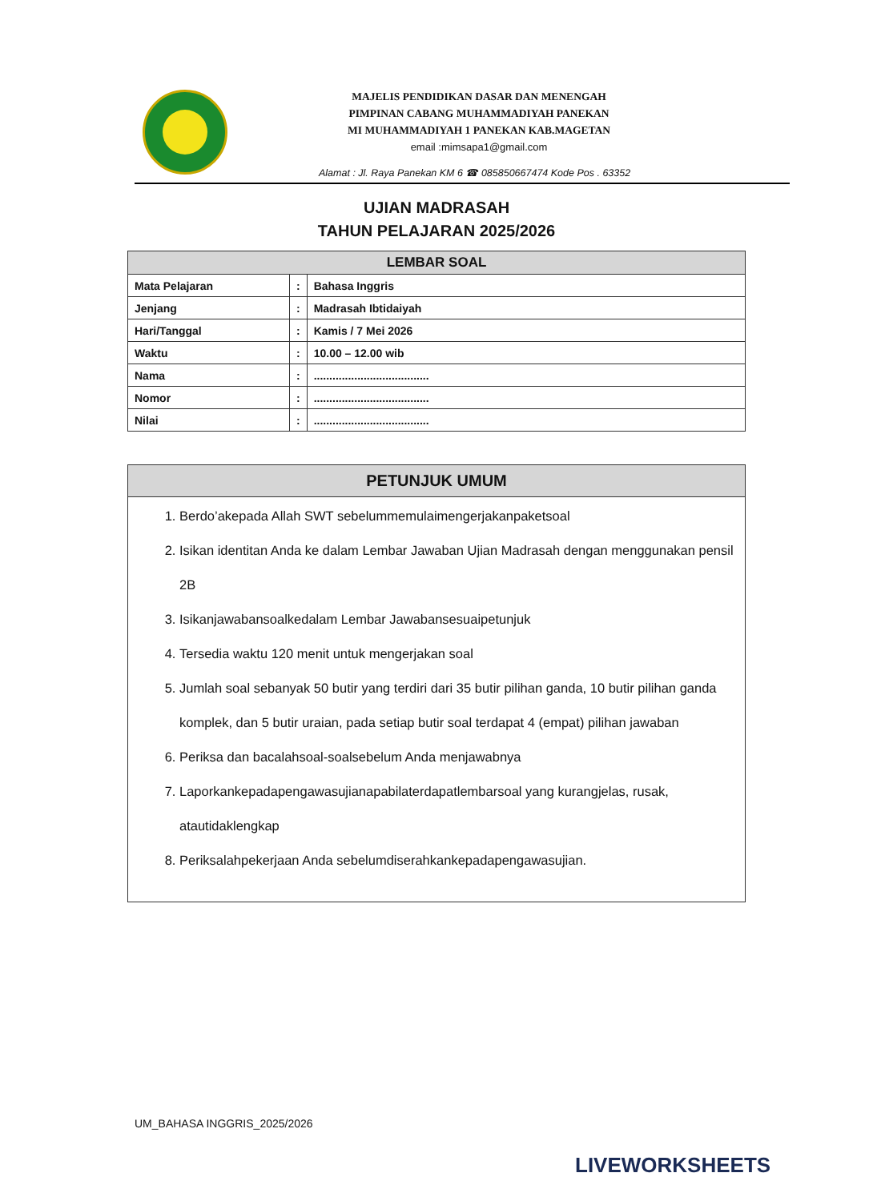MAJELIS PENDIDIKAN DASAR DAN MENENGAH
PIMPINAN CABANG MUHAMMADIYAH PANEKAN
MI MUHAMMADIYAH 1 PANEKAN KAB.MAGETAN
email :mimsapa1@gmail.com
Alamat : Jl. Raya Panekan KM 6 ☎ 085850667474 Kode Pos . 63352
UJIAN MADRASAH
TAHUN PELAJARAN 2025/2026
| LEMBAR SOAL | | |
| --- | --- | --- |
| Mata Pelajaran | : | Bahasa Inggris |
| Jenjang | : | Madrasah Ibtidaiyah |
| Hari/Tanggal | : | Kamis / 7 Mei 2026 |
| Waktu | : | 10.00 – 12.00 wib |
| Nama | : | ..................................... |
| Nomor | : | ..................................... |
| Nilai | : | ..................................... |
| PETUNJUK UMUM |
| --- |
| 1. Berdo’akepada Allah SWT sebelummemulaimengerjakanpaketsoal 2. Isikan identitan Anda ke dalam Lembar Jawaban Ujian Madrasah dengan menggunakan pensil 2B 3. Isikanjawabansoalkedalam Lembar Jawabansesuaipetunjuk 4. Tersedia waktu 120 menit untuk mengerjakan soal 5. Jumlah soal sebanyak 50 butir yang terdiri dari 35 butir pilihan ganda, 10 butir pilihan ganda komplek, dan 5 butir uraian, pada setiap butir soal terdapat 4 (empat) pilihan jawaban 6. Periksa dan bacalahsoal-soalsebelum Anda menjawabnya 7. Laporkankepadapengawasujianapabilaterdapatlembarsoal yang kurangjelas, rusak, atautidaklengkap 8. Periksalahpekerjaan Anda sebelumdiserahkankepadapengawasujian. |
UM_BAHASA INGGRIS_2025/2026
LIVEWORKSHEETS